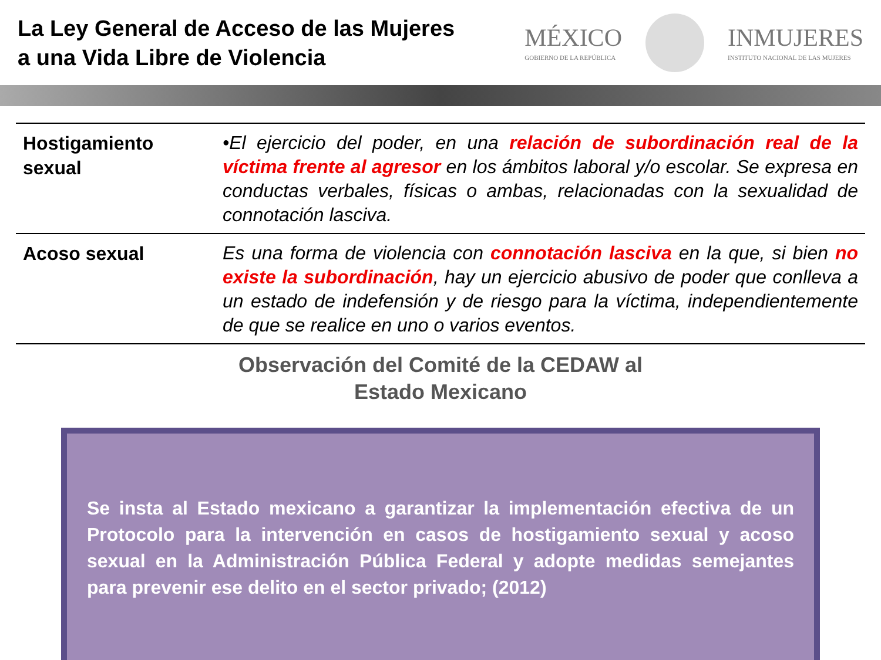La Ley General de Acceso de las Mujeres a una Vida Libre de Violencia
MÉXICO
GOBIERNO DE LA REPÚBLICA
INMUJERES
INSTITUTO NACIONAL DE LAS MUJERES
| Hostigamiento sexual | •El ejercicio del poder, en una relación de subordinación real de la víctima frente al agresor en los ámbitos laboral y/o escolar. Se expresa en conductas verbales, físicas o ambas, relacionadas con la sexualidad de connotación lasciva. |
| Acoso sexual | Es una forma de violencia con connotación lasciva en la que, si bien no existe la subordinación , hay un ejercicio abusivo de poder que conlleva a un estado de indefensión y de riesgo para la víctima, independientemente de que se realice en uno o varios eventos. |
Observación del Comité de la CEDAW al
Estado Mexicano
Se insta al Estado mexicano a garantizar la implementación efectiva de un Protocolo para la intervención en casos de hostigamiento sexual y acoso sexual en la Administración Pública Federal y adopte medidas semejantes para prevenir ese delito en el sector privado; (2012)